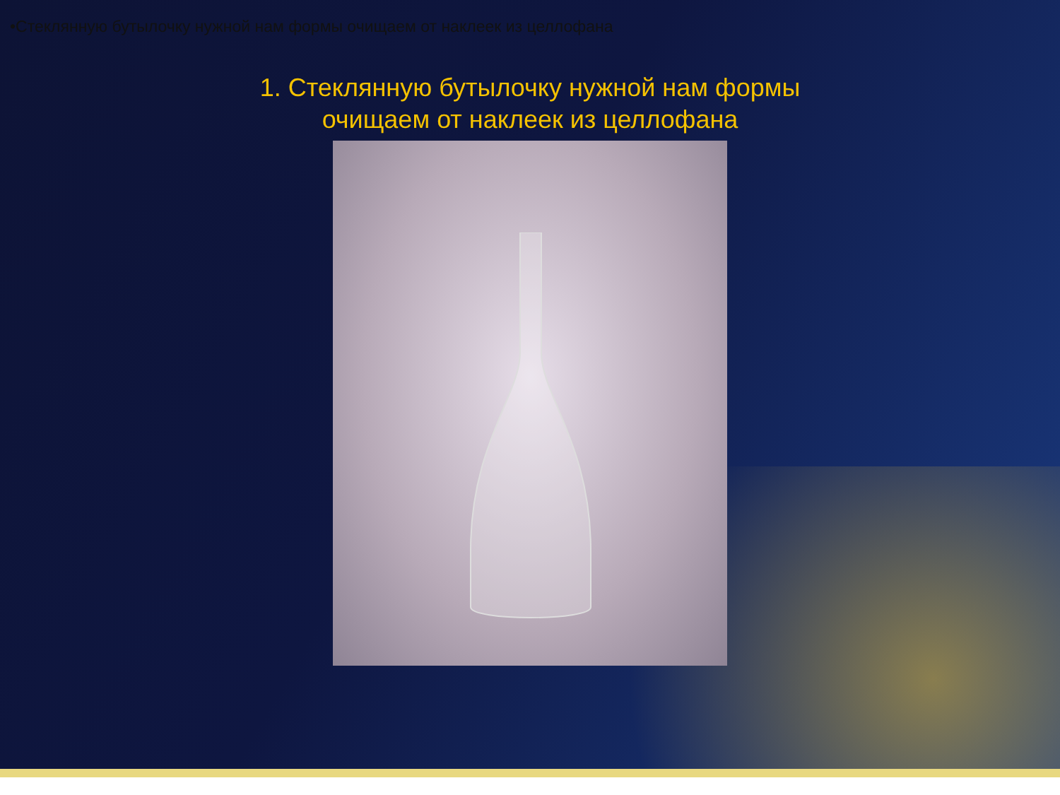•Стеклянную бутылочку нужной нам формы очищаем от наклеек из целлофана
1. Стеклянную бутылочку нужной нам формы
очищаем от наклеек из целлофана